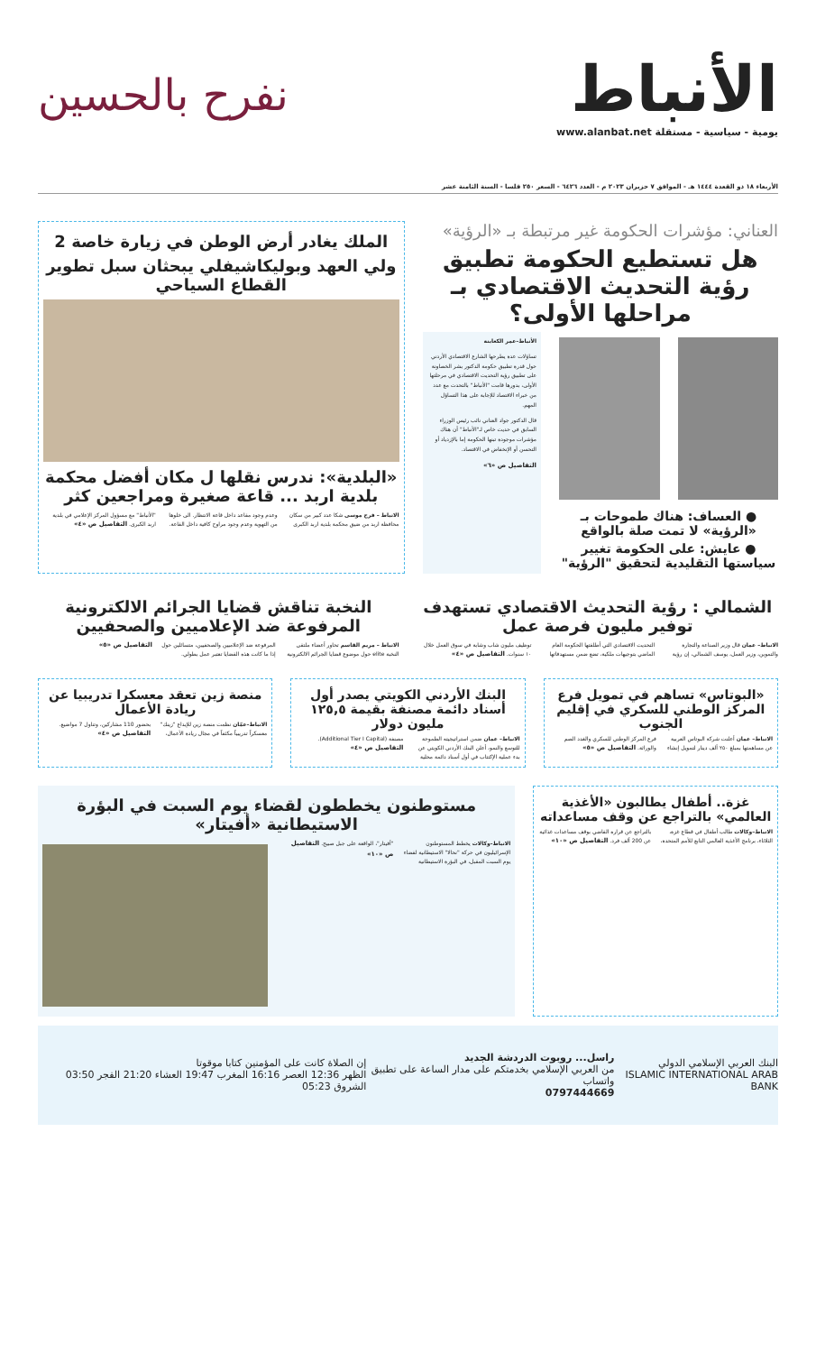الأنباط
يومية - سياسية - مستقلة www.alanbat.net
نفرح بالحسين
الأربعاء ١٨ ذو القعدة ١٤٤٤ هـ - الموافق ٧ حزيران ٢٠٢٣ م - العدد ٦٤٢٦ - السعر ٢٥٠ فلسا - السنة الثامنة عشر
العناني: مؤشرات الحكومة غير مرتبطة بـ «الرؤية»
هل تستطيع الحكومة تطبيق رؤية التحديث الاقتصادي بـ مراحلها الأولى؟
● العساف: هناك طموحات بـ «الرؤية» لا تمت صلة بالواقع
● عايش: على الحكومة تغيير سياستها التقليدية لتحقيق "الرؤية"
الأنباط–عمر الكعابنة
تساؤلات عدة يطرحها الشارع الاقتصادي الأردني حول قدرة تطبيق حكومة الدكتور بشر الخصاونة على تطبيق رؤية التحديث الاقتصادي في مرحلتها الأولى، بدورها قامت "الأنباط" بالتحدث مع عدد من خبراء الاقتصاد للإجابة على هذا التساؤل المهم.
قال الدكتور جواد العناني نائب رئيس الوزراء السابق في حديث خاص لـ"الأنباط" أن هناك مؤشرات موجودة تبنها الحكومة إما بالإزدياد أو التحسن أو الإنخفاض في الاقتصاد.
التفاصيل ص «٦»
الملك يغادر أرض الوطن في زيارة خاصة 2
ولي العهد وبوليكاشيفلي يبحثان سبل تطوير القطاع السياحي
«البلدية»: ندرس نقلها ل مكان أفضل محكمة بلدية اربد ... قاعة صغيرة ومراجعين كثر
الانباط – فرح موسى شكا عدد كبير من سكان محافظة اربد من ضيق محكمة بلدية اربد الكبرى وعدم وجود مقاعد داخل قاعة الانتظار. الى خلوها من التهوية وعدم وجود مراوح كافية داخل القاعة. "الأنباط" مع مسؤول المركز الإعلامي في بلدية اربد الكبرى. التفاصيل ص «٤»
الشمالي : رؤية التحديث الاقتصادي تستهدف توفير مليون فرصة عمل
الانباط– عمان قال وزير الصناعة والتجارة والتموين، وزير العمل، يوسف الشمالي، إن رؤية التحديث الاقتصادي التي أطلقتها الحكومة العام الماضي بتوجيهات ملكية، تضع ضمن مستهدفاتها توظيف مليون شاب وشابة في سوق العمل خلال ١٠ سنوات. التفاصيل ص «٤»
النخبة تناقش قضايا الجرائم الالكترونية المرفوعة ضد الإعلاميين والصحفيين
الانباط – مريم القاسم تحاور أعضاء ملتقى النخبة elite حول موضوع قضايا الجرائم الالكترونية المرفوعة ضد الإعلاميين والصحفيين، متسائلين حول إذا ما كانت هذه القضايا تعتبر عمل بطولي. التفاصيل ص «٥»
«البوتاس» تساهم في تمويل فرع المركز الوطني للسكري في إقليم الجنوب
الانباط– عمان أعلنت شركة البوتاس العربية عن مساهمتها بمبلغ ٢٥٠ ألف دينار لتمويل إنشاء فرع المركز الوطني للسكري والغدد الصم والوراثة. التفاصيل ص «٥»
البنك الأردني الكويتي يصدر أول أسناد دائمة مصنفة بقيمة ١٢٥,٥ مليون دولار
الانباط– عمان ضمن استراتيجيته الطموحة للتوسع والنمو، أعلن البنك الأردني الكويتي عن بدء عملية الإكتتاب في أول أسناد دائمة محلية مصنفة (Additional Tier I Capital). التفاصيل ص «٤»
منصة زين تعقد معسكرا تدريبيا عن ريادة الأعمال
الانباط–عمّان نظمت منصة زين للإبداع "زينك" معسكراً تدريبياً مكثفاً في مجال ريادة الأعمال، بحضور 110 مشاركين، وتناول 7 مواضيع. التفاصيل ص «٤»
غزة.. أطفال يطالبون «الأغذية العالمي» بالتراجع عن وقف مساعداته
الانباط–وكالات طالب أطفال في قطاع غزة، الثلاثاء، برنامج الأغذية العالمي التابع للأمم المتحدة، بالتراجع عن قراره القاضي بوقف مساعدات غذائية عن 200 ألف فرد. التفاصيل ص «١٠»
مستوطنون يخططون لقضاء يوم السبت في البؤرة الاستيطانية «أفيتار»
الانباط–وكالات يخطط المستوطنون الإسرائيليون في حركة "نحالا" الاستيطانية لقضاء يوم السبت المقبل، في البؤرة الاستيطانية "أفيتار"، الواقعة على جبل صبيح. التفاصيل ص «١٠»
البنك العربي الإسلامي الدولي
ISLAMIC INTERNATIONAL ARAB BANK
راسل... روبوت الدردشة الجديد
من العربي الإسلامي بخدمتكم على مدار الساعة على تطبيق واتساب
0797444669
إن الصلاة كانت على المؤمنين كتابا موقوتا
الظهر 12:36 العصر 16:16 المغرب 19:47 العشاء 21:20 الفجر 03:50 الشروق 05:23